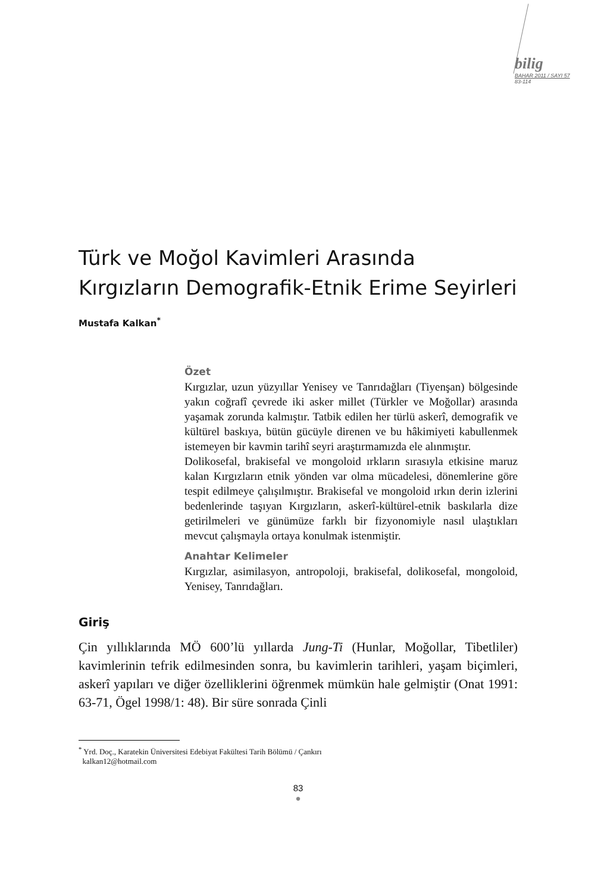bilig
BAHAR 2011 / SAYI 57
83-114
Türk ve Moğol Kavimleri Arasında Kırgızların Demografik-Etnik Erime Seyirleri
Mustafa Kalkan<sup>*</sup>
Özet
Kırgızlar, uzun yüzyıllar Yenisey ve Tanrıdağları (Tiyenşan) bölgesinde yakın coğrafî çevrede iki asker millet (Türkler ve Moğollar) arasında yaşamak zorunda kalmıştır. Tatbik edilen her türlü askerî, demografik ve kültürel baskıya, bütün gücüyle direnen ve bu hâkimiyeti kabullenmek istemeyen bir kavmin tarihî seyri araştırmamızda ele alınmıştır.
Dolikosefal, brakisefal ve mongoloid ırkların sırasıyla etkisine maruz kalan Kırgızların etnik yönden var olma mücadelesi, dönemlerine göre tespit edilmeye çalışılmıştır. Brakisefal ve mongoloid ırkın derin izlerini bedenlerinde taşıyan Kırgızların, askerî-kültürel-etnik baskılarla dize getirilmeleri ve günümüze farklı bir fizyonomiyle nasıl ulaştıkları mevcut çalışmayla ortaya konulmak istenmiştir.
Anahtar Kelimeler
Kırgızlar, asimilasyon, antropoloji, brakisefal, dolikosefal, mongoloid, Yenisey, Tanrıdağları.
Giriş
Çin yıllıklarında MÖ 600’lü yıllarda Jung-Ti (Hunlar, Moğollar, Tibetliler) kavimlerinin tefrik edilmesinden sonra, bu kavimlerin tarihleri, yaşam biçimleri, askerî yapıları ve diğer özelliklerini öğrenmek mümkün hale gelmiştir (Onat 1991: 63-71, Ögel 1998/1: 48). Bir süre sonrada Çinli
<sup>*</sup> Yrd. Doç., Karatekin Üniversitesi Edebiyat Fakültesi Tarih Bölümü / Çankırı
kalkan12@hotmail.com
83
●